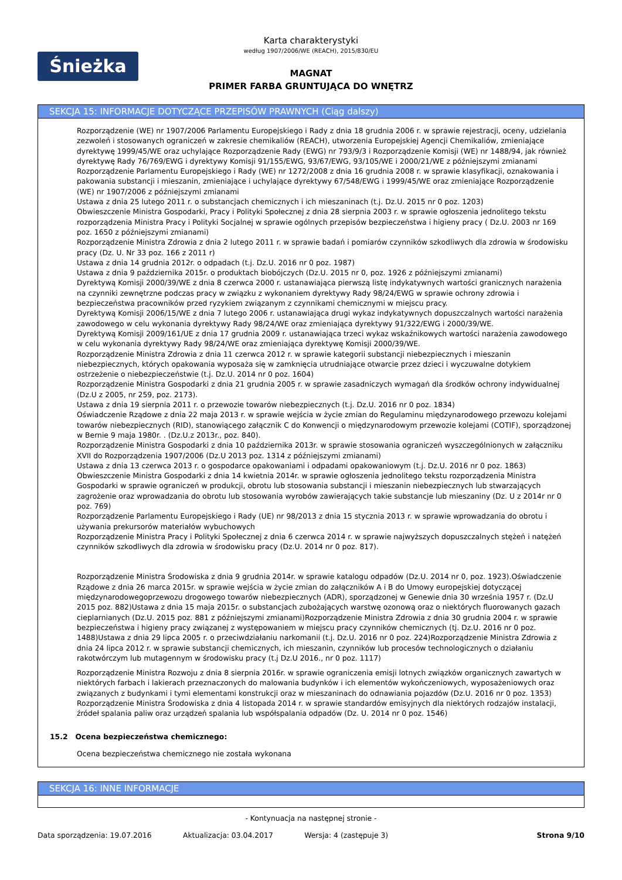Śnieżka
Karta charakterystyki
według 1907/2006/WE (REACH), 2015/830/EU
MAGNAT
PRIMER FARBA GRUNTUJĄCA DO WNĘTRZ
SEKCJA 15: INFORMACJE DOTYCZĄCE PRZEPISÓW PRAWNYCH (Ciąg dalszy)
Rozporządzenie (WE) nr 1907/2006 Parlamentu Europejskiego i Rady z dnia 18 grudnia 2006 r. w sprawie rejestracji, oceny, udzielania zezwoleń i stosowanych ograniczeń w zakresie chemikaliów (REACH), utworzenia Europejskiej Agencji Chemikaliów, zmieniające dyrektywę 1999/45/WE oraz uchylające Rozporządzenie Rady (EWG) nr 793/9/3 i Rozporządzenie Komisji (WE) nr 1488/94, jak również dyrektywę Rady 76/769/EWG i dyrektywy Komisji 91/155/EWG, 93/67/EWG, 93/105/WE i 2000/21/WE z późniejszymi zmianami
Rozporządzenie Parlamentu Europejskiego i Rady (WE) nr 1272/2008 z dnia 16 grudnia 2008 r. w sprawie klasyfikacji, oznakowania i pakowania substancji i mieszanin, zmieniające i uchylające dyrektywy 67/548/EWG i 1999/45/WE oraz zmieniające Rozporządzenie (WE) nr 1907/2006 z późniejszymi zmianami
Ustawa z dnia 25 lutego 2011 r. o substancjach chemicznych i ich mieszaninach (t.j. Dz.U. 2015 nr 0 poz. 1203)
Obwieszczenie Ministra Gospodarki, Pracy i Polityki Społecznej z dnia 28 sierpnia 2003 r. w sprawie ogłoszenia jednolitego tekstu rozporządzenia Ministra Pracy i Polityki Socjalnej w sprawie ogólnych przepisów bezpieczeństwa i higieny pracy ( Dz.U. 2003 nr 169 poz. 1650 z późniejszymi zmianami)
Rozporządzenie Ministra Zdrowia z dnia 2 lutego 2011 r. w sprawie badań i pomiarów czynników szkodliwych dla zdrowia w środowisku pracy (Dz. U. Nr 33 poz. 166 z 2011 r)
Ustawa z dnia 14 grudnia 2012r. o odpadach (t.j. Dz.U. 2016 nr 0 poz. 1987)
Ustawa z dnia 9 października 2015r. o produktach biobójczych (Dz.U. 2015 nr 0, poz. 1926 z późniejszymi zmianami)
Dyrektywą Komisji 2000/39/WE z dnia 8 czerwca 2000 r. ustanawiająca pierwszą listę indykatywnych wartości granicznych narażenia na czynniki zewnętrzne podczas pracy w związku z wykonaniem dyrektywy Rady 98/24/EWG w sprawie ochrony zdrowia i bezpieczeństwa pracowników przed ryzykiem związanym z czynnikami chemicznymi w miejscu pracy.
Dyrektywą Komisji 2006/15/WE z dnia 7 lutego 2006 r. ustanawiająca drugi wykaz indykatywnych dopuszczalnych wartości narażenia zawodowego w celu wykonania dyrektywy Rady 98/24/WE oraz zmieniająca dyrektywy 91/322/EWG i 2000/39/WE.
Dyrektywą Komisji 2009/161/UE z dnia 17 grudnia 2009 r. ustanawiająca trzeci wykaz wskaźnikowych wartości narażenia zawodowego w celu wykonania dyrektywy Rady 98/24/WE oraz zmieniająca dyrektywę Komisji 2000/39/WE.
Rozporządzenie Ministra Zdrowia z dnia 11 czerwca 2012 r. w sprawie kategorii substancji niebezpiecznych i mieszanin niebezpiecznych, których opakowania wyposaża się w zamknięcia utrudniające otwarcie przez dzieci i wyczuwalne dotykiem ostrzeżenie o niebezpieczeństwie (t.j. Dz.U. 2014 nr 0 poz. 1604)
Rozporządzenie Ministra Gospodarki z dnia 21 grudnia 2005 r. w sprawie zasadniczych wymagań dla środków ochrony indywidualnej (Dz.U z 2005, nr 259, poz. 2173).
Ustawa z dnia 19 sierpnia 2011 r. o przewozie towarów niebezpiecznych (t.j. Dz.U. 2016 nr 0 poz. 1834)
Oświadczenie Rządowe z dnia 22 maja 2013 r. w sprawie wejścia w życie zmian do Regulaminu międzynarodowego przewozu kolejami towarów niebezpiecznych (RID), stanowiącego załącznik C do Konwencji o międzynarodowym przewozie kolejami (COTIF), sporządzonej w Bernie 9 maja 1980r. . (Dz.U.z 2013r., poz. 840).
Rozporządzenie Ministra Gospodarki z dnia 10 października 2013r. w sprawie stosowania ograniczeń wyszczególnionych w załączniku XVII do Rozporządzenia 1907/2006 (Dz.U 2013 poz. 1314 z późniejszymi zmianami)
Ustawa z dnia 13 czerwca 2013 r. o gospodarce opakowaniami i odpadami opakowaniowym (t.j. Dz.U. 2016 nr 0 poz. 1863)
Obwieszczenie Ministra Gospodarki z dnia 14 kwietnia 2014r. w sprawie ogłoszenia jednolitego tekstu rozporządzenia Ministra Gospodarki w sprawie ograniczeń w produkcji, obrotu lub stosowania substancji i mieszanin niebezpiecznych lub stwarzających zagrożenie oraz wprowadzania do obrotu lub stosowania wyrobów zawierających takie substancje lub mieszaniny (Dz. U z 2014r nr 0 poz. 769)
Rozporządzenie Parlamentu Europejskiego i Rady (UE) nr 98/2013 z dnia 15 stycznia 2013 r. w sprawie wprowadzania do obrotu i używania prekursorów materiałów wybuchowych
Rozporządzenie Ministra Pracy i Polityki Społecznej z dnia 6 czerwca 2014 r. w sprawie najwyższych dopuszczalnych stężeń i natężeń czynników szkodliwych dla zdrowia w środowisku pracy (Dz.U. 2014 nr 0 poz. 817).
Rozporządzenie Ministra Środowiska z dnia 9 grudnia 2014r. w sprawie katalogu odpadów (Dz.U. 2014 nr 0, poz. 1923).Oświadczenie Rządowe z dnia 26 marca 2015r. w sprawie wejścia w życie zmian do załączników A i B do Umowy europejskiej dotyczącej międzynarodowegoprzewozu drogowego towarów niebezpiecznych (ADR), sporządzonej w Genewie dnia 30 września 1957 r. (Dz.U 2015 poz. 882)Ustawa z dnia 15 maja 2015r. o substancjach zubożających warstwę ozonową oraz o niektórych fluorowanych gazach cieplarnianych (Dz.U. 2015 poz. 881 z późniejszymi zmianami)Rozporządzenie Ministra Zdrowia z dnia 30 grudnia 2004 r. w sprawie bezpieczeństwa i higieny pracy związanej z występowaniem w miejscu pracy czynników chemicznych (tj. Dz.U. 2016 nr 0 poz. 1488)Ustawa z dnia 29 lipca 2005 r. o przeciwdziałaniu narkomanii (t.j. Dz.U. 2016 nr 0 poz. 224)Rozporządzenie Ministra Zdrowia z dnia 24 lipca 2012 r. w sprawie substancji chemicznych, ich mieszanin, czynników lub procesów technologicznych o działaniu rakotwórczym lub mutagennym w środowisku pracy (t.j Dz.U 2016., nr 0 poz. 1117)
Rozporządzenie Ministra Rozwoju z dnia 8 sierpnia 2016r. w sprawie ograniczenia emisji lotnych związków organicznych zawartych w niektórych farbach i lakierach przeznaczonych do malowania budynków i ich elementów wykończeniowych, wyposażeniowych oraz związanych z budynkami i tymi elementami konstrukcji oraz w mieszaninach do odnawiania pojazdów (Dz.U. 2016 nr 0 poz. 1353)
Rozporządzenie Ministra Środowiska z dnia 4 listopada 2014 r. w sprawie standardów emisyjnych dla niektórych rodzajów instalacji, źródeł spalania paliw oraz urządzeń spalania lub współspalania odpadów (Dz. U. 2014 nr 0 poz. 1546)
15.2 Ocena bezpieczeństwa chemicznego:
Ocena bezpieczeństwa chemicznego nie została wykonana
SEKCJA 16: INNE INFORMACJE
- Kontynuacja na następnej stronie -
Data sporządzenia: 19.07.2016 Aktualizacja: 03.04.2017 Wersja: 4 (zastępuje 3) Strona 9/10